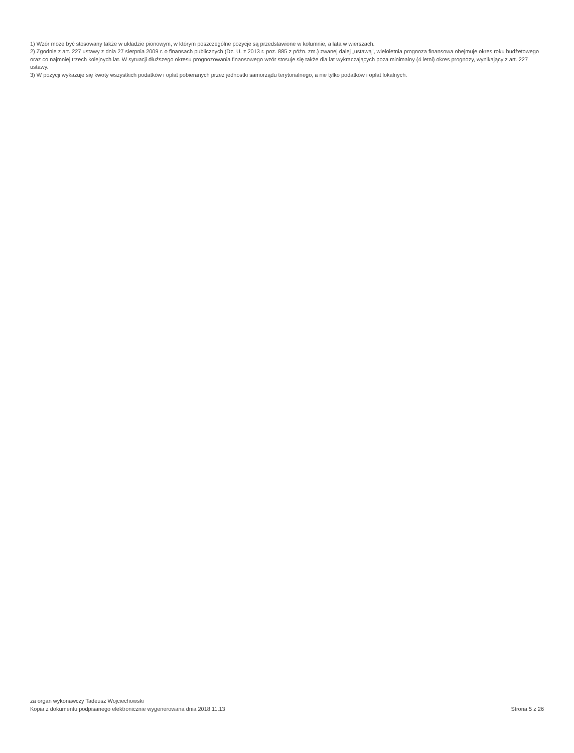1) Wzór może być stosowany także w układzie pionowym, w którym poszczególne pozycje są przedstawione w kolumnie, a lata w wierszach.
2) Zgodnie z art. 227 ustawy z dnia 27 sierpnia 2009 r. o finansach publicznych (Dz. U. z 2013 r. poz. 885 z późn. zm.) zwanej dalej „ustawą", wieloletnia prognoza finansowa obejmuje okres roku budżetowego oraz co najmniej trzech kolejnych lat. W sytuacji dłuższego okresu prognozowania finansowego wzór stosuje się także dla lat wykraczających poza minimalny (4 letni) okres prognozy, wynikający z art. 227 ustawy.
3) W pozycji wykazuje się kwoty wszystkich podatków i opłat pobieranych przez jednostki samorządu terytorialnego, a nie tylko podatków i opłat lokalnych.
za organ wykonawczy Tadeusz Wojciechowski
Kopia z dokumentu podpisanego elektronicznie wygenerowana dnia 2018.11.13
Strona 5 z 26